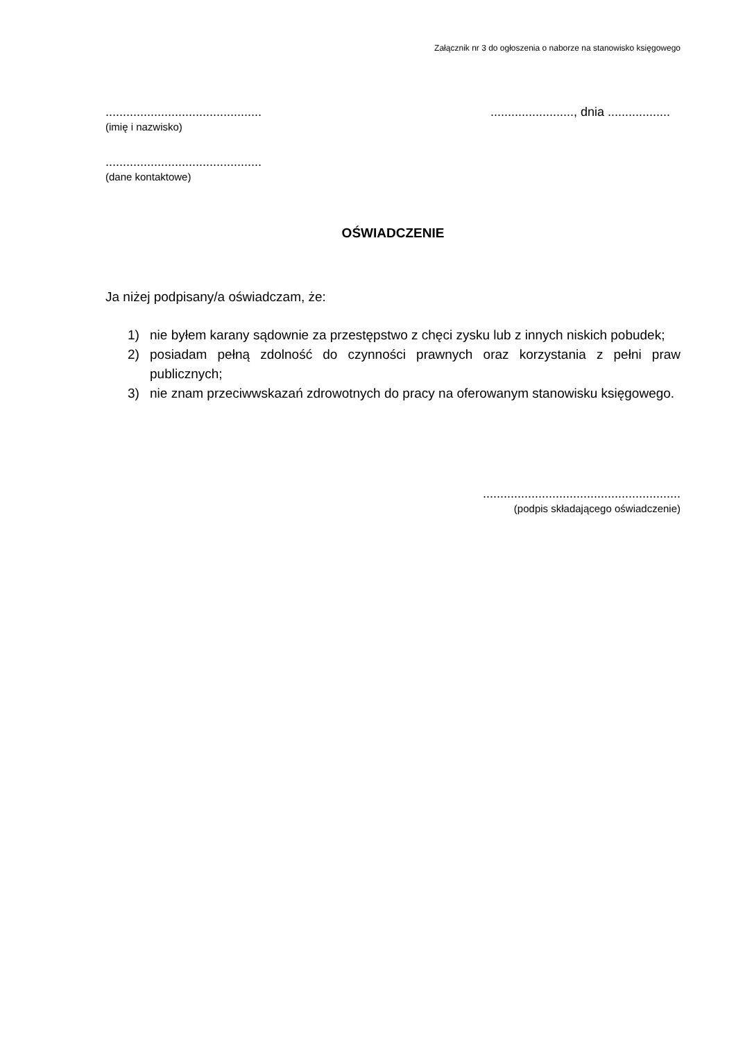Załącznik nr 3 do ogłoszenia o naborze na stanowisko księgowego
.............................................
(imię i nazwisko)
........................, dnia ..................
.............................................
(dane kontaktowe)
OŚWIADCZENIE
Ja niżej podpisany/a oświadczam, że:
1) nie byłem karany sądownie za przestępstwo z chęci zysku lub z innych niskich pobudek;
2) posiadam pełną zdolność do czynności prawnych oraz korzystania z pełni praw publicznych;
3) nie znam przeciwwskazań zdrowotnych do pracy na oferowanym stanowisku księgowego.
.........................................................
(podpis składającego oświadczenie)